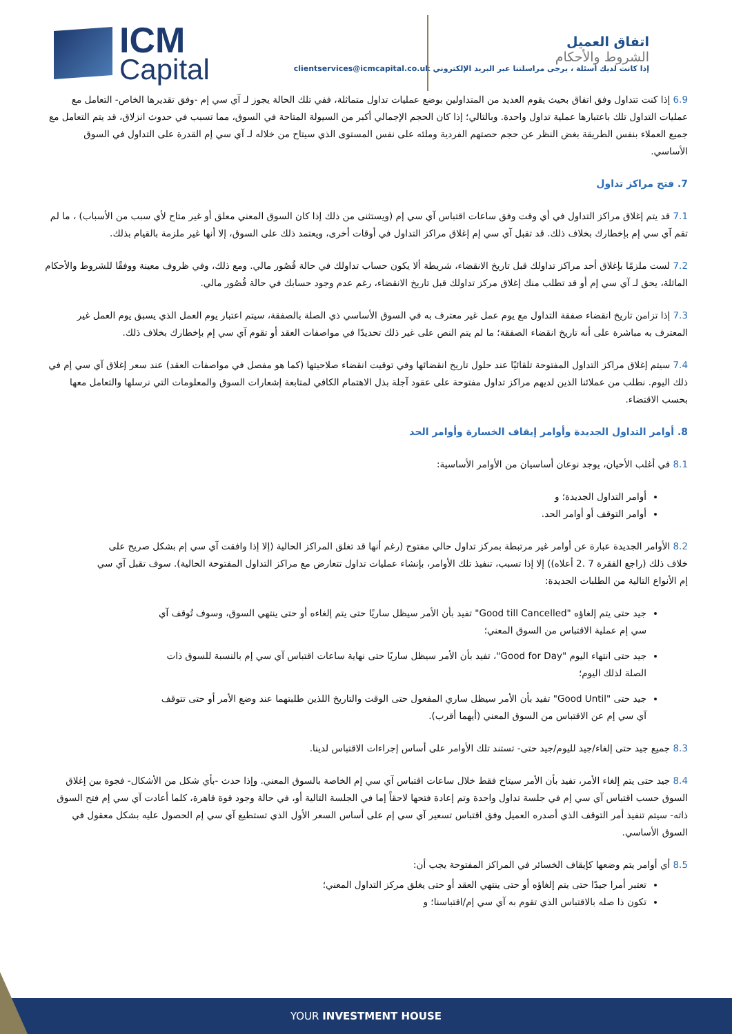ICM
Capital
اتفاق العميل
الشروط والأحكام
إذا كانت لديك أسئلة ، يرجى مراسلتنا عبر البريد الإلكتروني clientservices@icmcapital.co.uk
6.9 إذا كنت تتداول وفق اتفاق بحيث يقوم العديد من المتداولين بوضع عمليات تداول متماثلة، ففي تلك الحالة يجوز لـ آي سي إم -وفق تقديرها الخاص- التعامل مع عمليات التداول تلك باعتبارها عملية تداول واحدة. وبالتالي؛ إذا كان الحجم الإجمالي أكبر من السيولة المتاحة في السوق، مما تسبب في حدوث انزلاق، قد يتم التعامل مع جميع العملاء بنفس الطريقة بغض النظر عن حجم حصتهم الفردية وملئه على نفس المستوى الذي سيتاح من خلاله لـ آي سي إم القدرة على التداول في السوق الأساسي.
7. فتح مراكز تداول
7.1 قد يتم إغلاق مراكز التداول في أي وقت وفق ساعات اقتباس آي سي إم (ويستثنى من ذلك إذا كان السوق المعني معلق أو غير متاح لأي سبب من الأسباب) ، ما لم تقم آي سي إم بإخطارك بخلاف ذلك. قد تقبل آي سي إم إغلاق مراكز التداول في أوقات أخرى، ويعتمد ذلك على السوق، إلا أنها غير ملزمة بالقيام بذلك.
7.2 لست ملزمًا بإغلاق أحد مراكز تداولك قبل تاريخ الانقضاء، شريطة ألا يكون حساب تداولك في حالة قُصُور مالي. ومع ذلك، وفي ظروف معينة ووفقًا للشروط والأحكام الماثلة، يحق لـ آي سي إم أو قد تطلب منك إغلاق مركز تداولك قبل تاريخ الانقضاء، رغم عدم وجود حسابك في حالة قُصُور مالي.
7.3 إذا تزامن تاريخ انقضاء صفقة التداول مع يوم عمل غير معترف به في السوق الأساسي ذي الصلة بالصفقة، سيتم اعتبار يوم العمل الذي يسبق يوم العمل غير المعترف به مباشرة على أنه تاريخ انقضاء الصفقة؛ ما لم يتم النص على غير ذلك تحديدًا في مواصفات العقد أو تقوم آي سي إم بإخطارك بخلاف ذلك.
7.4 سيتم إغلاق مراكز التداول المفتوحة تلقائيًا عند حلول تاريخ انقضائها وفي توقيت انقضاء صلاحيتها (كما هو مفصل في مواصفات العقد) عند سعر إغلاق آي سي إم في ذلك اليوم. نطلب من عملائنا الذين لديهم مراكز تداول مفتوحة على عقود آجلة بذل الاهتمام الكافي لمتابعة إشعارات السوق والمعلومات التي نرسلها والتعامل معها بحسب الاقتضاء.
8. أوامر التداول الجديدة وأوامر إيقاف الخسارة وأوامر الحد
8.1 في أغلب الأحيان، يوجد نوعان أساسيان من الأوامر الأساسية:
أوامر التداول الجديدة؛ و
أوامر التوقف أو أوامر الحد.
8.2 الأوامر الجديدة عبارة عن أوامر غير مرتبطة بمركز تداول حالي مفتوح (رغم أنها قد تغلق المراكز الحالية (إلا إذا وافقت آي سي إم بشكل صريح على خلاف ذلك (راجع الفقرة 7 .2 أعلاه)) إلا إذا تسبب، تنفيذ تلك الأوامر، بإنشاء عمليات تداول تتعارض مع مراكز التداول المفتوحة الحالية). سوف تقبل آي سي إم الأنواع التالية من الطلبات الجديدة:
جيد حتى يتم إلغاؤه "Good till Cancelled" تفيد بأن الأمر سيظل ساريًا حتى يتم إلغاءه أو حتى ينتهي السوق، وسوف تُوقف آي سي إم عملية الاقتباس من السوق المعني؛
جيد حتى انتهاء اليوم "Good for Day"، تفيد بأن الأمر سيظل ساريًا حتى نهاية ساعات اقتباس آي سي إم بالنسبة للسوق ذات الصلة لذلك اليوم؛
جيد حتى "Good Until" تفيد بأن الأمر سيظل ساري المفعول حتى الوقت والتاريخ اللذين طلبتهما عند وضع الأمر أو حتى تتوقف آي سي إم عن الاقتباس من السوق المعني (أيهما أقرب).
8.3 جميع جيد حتى إلغاء/جيد لليوم/جيد حتى- تستند تلك الأوامر على أساس إجراءات الاقتباس لدينا.
8.4 جيد حتى يتم إلغاء الأمر، تفيد بأن الأمر سيتاح فقط خلال ساعات اقتباس آي سي إم الخاصة بالسوق المعني. وإذا حدث -بأي شكل من الأشكال- فجوة بين إغلاق السوق حسب اقتباس آي سي إم في جلسة تداول واحدة وتم إعادة فتحها لاحقاً إما في الجلسة التالية أو، في حالة وجود قوة قاهرة، كلما أعادت آي سي إم فتح السوق ذاته- سيتم تنفيذ أمر التوقف الذي أصدره العميل وفق اقتباس تسعير آي سي إم على أساس السعر الأول الذي تستطيع آي سي إم الحصول عليه بشكل معقول في السوق الأساسي.
8.5 أي أوامر يتم وضعها كإيقاف الخسائر في المراكز المفتوحة يجب أن:
تعتبر أمرا جيدًا حتى يتم إلغاؤه أو حتى ينتهي العقد أو حتى يغلق مركز التداول المعني؛
تكون ذا صله بالاقتباس الذي تقوم به آي سي إم/اقتباسنا؛ و
YOUR INVESTMENT HOUSE